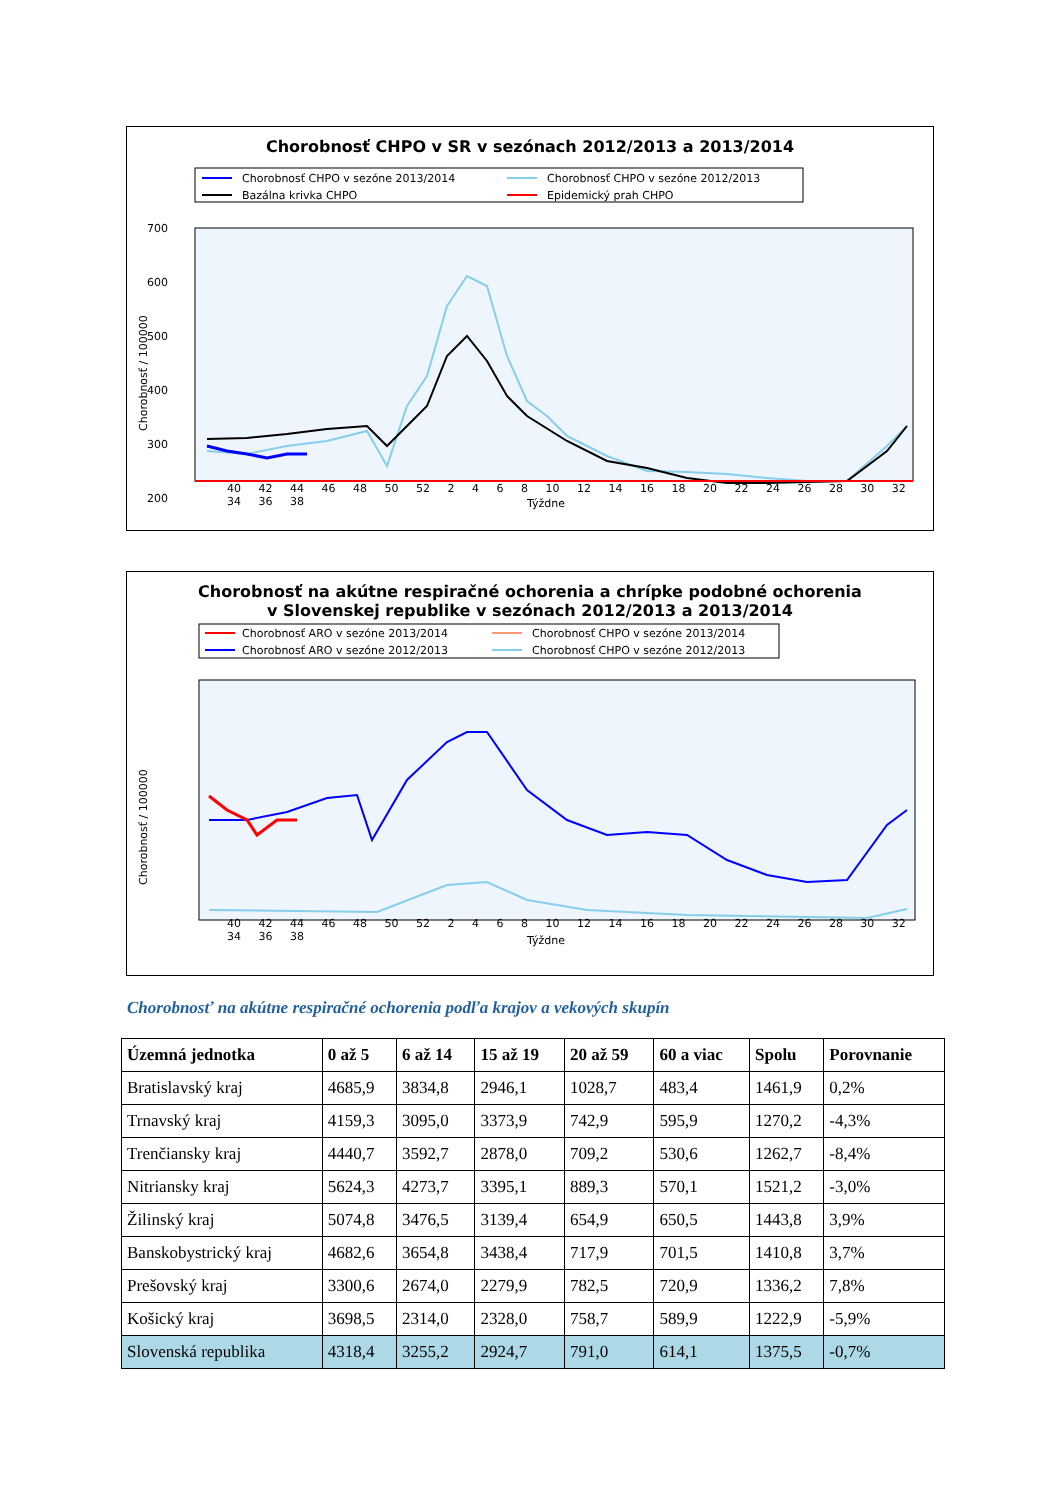Chorobnosť CHPO v SR v sezónach 2012/2013 a 2013/2014
Chorobnosť CHPO v sezóne 2013/2014
Chorobnosť CHPO v sezóne 2012/2013
Bazálna krivka CHPO
Epidemický prah CHPO
700
600
500
400
300
200
Chorobnosť / 100000
40 42 44 46 48 50 52 2 4 6 8 10 12 14 16 18 20 22 24 26 28 30 32 34 36 38
Týždne
Chorobnosť na akútne respiračné ochorenia a chrípke podobné ochorenia
v Slovenskej republike v sezónach 2012/2013 a 2013/2014
Chorobnosť ARO v sezóne 2013/2014
Chorobnosť CHPO v sezóne 2013/2014
Chorobnosť ARO v sezóne 2012/2013
Chorobnosť CHPO v sezóne 2012/2013
Chorobnosť / 100000
40 42 44 46 48 50 52 2 4 6 8 10 12 14 16 18 20 22 24 26 28 30 32 34 36 38
Týždne
Chorobnosť na akútne respiračné ochorenia podľa krajov a vekových skupín
| Územná jednotka | 0 až 5 | 6 až 14 | 15 až 19 | 20 až 59 | 60 a viac | Spolu | Porovnanie |
| --- | --- | --- | --- | --- | --- | --- | --- |
| Bratislavský kraj | 4685,9 | 3834,8 | 2946,1 | 1028,7 | 483,4 | 1461,9 | 0,2% |
| Trnavský kraj | 4159,3 | 3095,0 | 3373,9 | 742,9 | 595,9 | 1270,2 | -4,3% |
| Trenčiansky kraj | 4440,7 | 3592,7 | 2878,0 | 709,2 | 530,6 | 1262,7 | -8,4% |
| Nitriansky kraj | 5624,3 | 4273,7 | 3395,1 | 889,3 | 570,1 | 1521,2 | -3,0% |
| Žilinský kraj | 5074,8 | 3476,5 | 3139,4 | 654,9 | 650,5 | 1443,8 | 3,9% |
| Banskobystrický kraj | 4682,6 | 3654,8 | 3438,4 | 717,9 | 701,5 | 1410,8 | 3,7% |
| Prešovský kraj | 3300,6 | 2674,0 | 2279,9 | 782,5 | 720,9 | 1336,2 | 7,8% |
| Košický kraj | 3698,5 | 2314,0 | 2328,0 | 758,7 | 589,9 | 1222,9 | -5,9% |
| Slovenská republika | 4318,4 | 3255,2 | 2924,7 | 791,0 | 614,1 | 1375,5 | -0,7% |